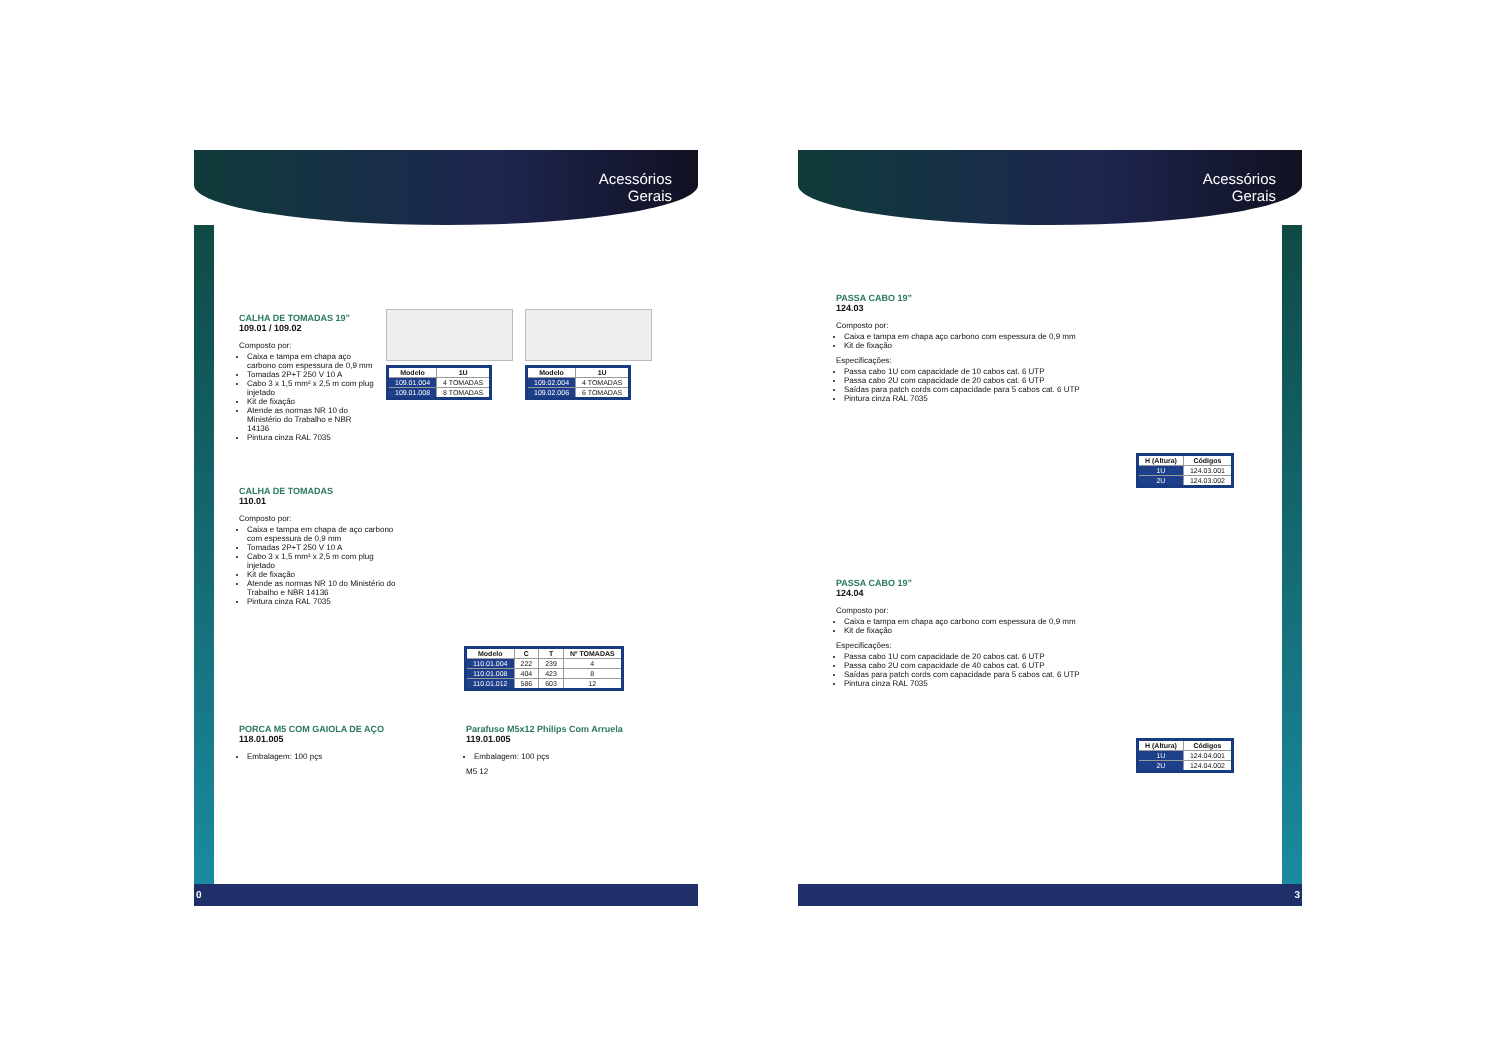Acessórios
Gerais
CALHA DE TOMADAS 19”
109.01 / 109.02
Composto por:
Caixa e tampa em chapa aço carbono com espessura de 0,9 mm
Tomadas 2P+T 250 V 10 A
Cabo 3 x 1,5 mm² x 2,5 m com plug injetado
Kit de fixação
Atende as normas NR 10 do Ministério do Trabalho e NBR 14136
Pintura cinza RAL 7035
| Modelo | 1U |
| --- | --- |
| 109.01.004 | 4 TOMADAS |
| 109.01.008 | 8 TOMADAS |
| Modelo | 1U |
| --- | --- |
| 109.02.004 | 4 TOMADAS |
| 109.02.006 | 6 TOMADAS |
CALHA DE TOMADAS
110.01
Composto por:
Caixa e tampa em chapa de aço carbono com espessura de 0,9 mm
Tomadas 2P+T 250 V 10 A
Cabo 3 x 1,5 mm² x 2,5 m com plug injetado
Kit de fixação
Atende as normas NR 10 do Ministério do Trabalho e NBR 14136
Pintura cinza RAL 7035
| Modelo | C | T | Nº TOMADAS |
| --- | --- | --- | --- |
| 110.01.004 | 222 | 239 | 4 |
| 110.01.008 | 404 | 423 | 8 |
| 110.01.012 | 586 | 603 | 12 |
PORCA M5 COM GAIOLA DE AÇO
118.01.005
Embalagem: 100 pçs
Parafuso M5x12 Philips Com Arruela
119.01.005
Embalagem: 100 pçs
M5 12
0
Acessórios
Gerais
PASSA CABO 19”
124.03
Composto por:
Caixa e tampa em chapa aço carbono com espessura de 0,9 mm
Kit de fixação
Especificações:
Passa cabo 1U com capacidade de 10 cabos cat. 6 UTP
Passa cabo 2U com capacidade de 20 cabos cat. 6 UTP
Saídas para patch cords com capacidade para 5 cabos cat. 6 UTP
Pintura cinza RAL 7035
| H (Altura) | Códigos |
| --- | --- |
| 1U | 124.03.001 |
| 2U | 124.03.002 |
PASSA CABO 19”
124.04
Composto por:
Caixa e tampa em chapa aço carbono com espessura de 0,9 mm
Kit de fixação
Especificações:
Passa cabo 1U com capacidade de 20 cabos cat. 6 UTP
Passa cabo 2U com capacidade de 40 cabos cat. 6 UTP
Saídas para patch cords com capacidade para 5 cabos cat. 6 UTP
Pintura cinza RAL 7035
| H (Altura) | Códigos |
| --- | --- |
| 1U | 124.04.001 |
| 2U | 124.04.002 |
3